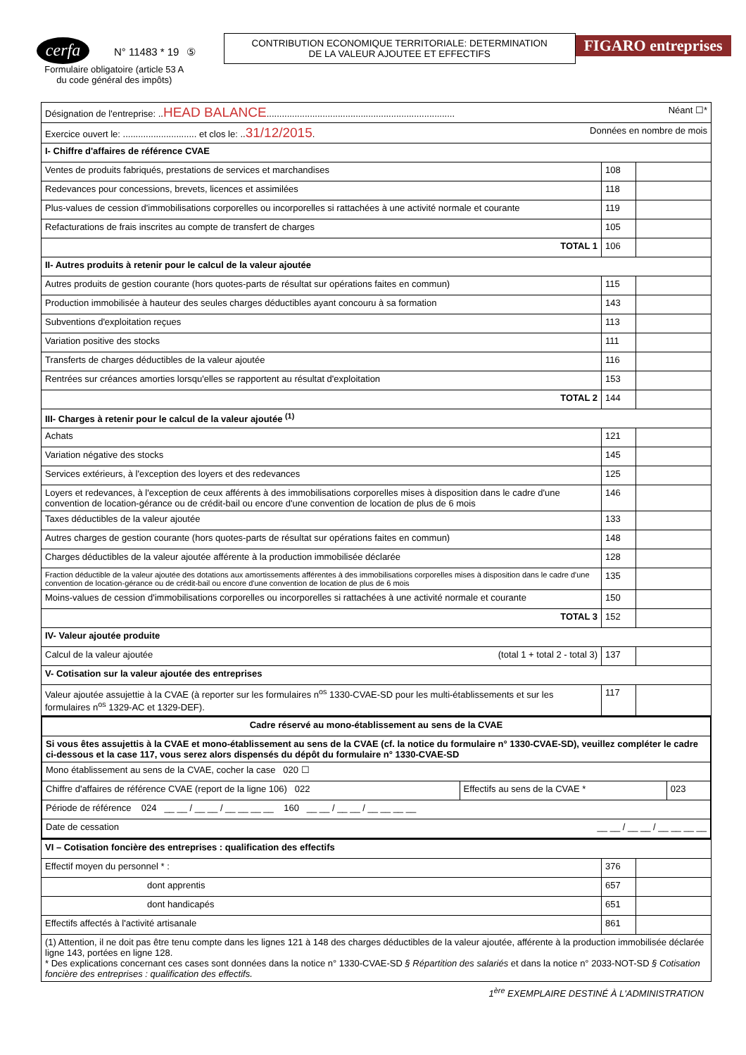cerfa
N° 11483 * 19 ⑤
Formulaire obligatoire (article 53 A
du code général des impôts)
CONTRIBUTION ECONOMIQUE TERRITORIALE: DETERMINATION
DE LA VALEUR AJOUTEE ET EFFECTIFS
FIGARO entreprises
| Désignation de l'entreprise: .. HEAD BALANCE .......................................................................... Néant ☐* | | |
| Exercice ouvert le: ............................. et clos le: .. 31/12/2015 . Données en nombre de mois | | |
| I- Chiffre d'affaires de référence CVAE | | |
| Ventes de produits fabriqués, prestations de services et marchandises | 108 | |
| Redevances pour concessions, brevets, licences et assimilées | 118 | |
| Plus-values de cession d'immobilisations corporelles ou incorporelles si rattachées à une activité normale et courante | 119 | |
| Refacturations de frais inscrites au compte de transfert de charges | 105 | |
| TOTAL 1 | 106 | |
| II- Autres produits à retenir pour le calcul de la valeur ajoutée | | |
| Autres produits de gestion courante (hors quotes-parts de résultat sur opérations faites en commun) | 115 | |
| Production immobilisée à hauteur des seules charges déductibles ayant concouru à sa formation | 143 | |
| Subventions d'exploitation reçues | 113 | |
| Variation positive des stocks | 111 | |
| Transferts de charges déductibles de la valeur ajoutée | 116 | |
| Rentrées sur créances amorties lorsqu'elles se rapportent au résultat d'exploitation | 153 | |
| TOTAL 2 | 144 | |
| III- Charges à retenir pour le calcul de la valeur ajoutée <sup>(1)</sup> | | |
| Achats | 121 | |
| Variation négative des stocks | 145 | |
| Services extérieurs, à l'exception des loyers et des redevances | 125 | |
| Loyers et redevances, à l'exception de ceux afférents à des immobilisations corporelles mises à disposition dans le cadre d'une convention de location-gérance ou de crédit-bail ou encore d'une convention de location de plus de 6 mois | 146 | |
| Taxes déductibles de la valeur ajoutée | 133 | |
| Autres charges de gestion courante (hors quotes-parts de résultat sur opérations faites en commun) | 148 | |
| Charges déductibles de la valeur ajoutée afférente à la production immobilisée déclarée | 128 | |
| Fraction déductible de la valeur ajoutée des dotations aux amortissements afférentes à des immobilisations corporelles mises à disposition dans le cadre d'une convention de location-gérance ou de crédit-bail ou encore d'une convention de location de plus de 6 mois | 135 | |
| Moins-values de cession d'immobilisations corporelles ou incorporelles si rattachées à une activité normale et courante | 150 | |
| TOTAL 3 | 152 | |
| IV- Valeur ajoutée produite | | |
| Calcul de la valeur ajoutée (total 1 + total 2 - total 3) | 137 | |
| V- Cotisation sur la valeur ajoutée des entreprises | | |
| Valeur ajoutée assujettie à la CVAE (à reporter sur les formulaires n<sup>os</sup> 1330-CVAE-SD pour les multi-établissements et sur les formulaires n<sup>os</sup> 1329-AC et 1329-DEF). | 117 | |
| Cadre réservé au mono-établissement au sens de la CVAE | | |
| Si vous êtes assujettis à la CVAE et mono-établissement au sens de la CVAE (cf. la notice du formulaire n° 1330-CVAE-SD), veuillez compléter le cadre ci-dessous et la case 117, vous serez alors dispensés du dépôt du formulaire n° 1330-CVAE-SD | | |
| Mono établissement au sens de la CVAE, cocher la case 020 ☐ | | |
| Chiffre d'affaires de référence CVAE (report de la ligne 106) 022 | Effectifs au sens de la CVAE * | 023 |
| Période de référence 024 __ __ / __ __ / __ __ __ __ 160 __ __ / __ __ / __ __ __ __ | | |
| Date de cessation __ __ / __ __ / __ __ __ __ | | |
| VI – Cotisation foncière des entreprises : qualification des effectifs | | |
| Effectif moyen du personnel * : | 376 | |
| dont apprentis | 657 | |
| dont handicapés | 651 | |
| Effectifs affectés à l'activité artisanale | 861 | |
| (1) Attention, il ne doit pas être tenu compte dans les lignes 121 à 148 des charges déductibles de la valeur ajoutée, afférente à la production immobilisée déclarée ligne 143, portées en ligne 128. * Des explications concernant ces cases sont données dans la notice n° 1330-CVAE-SD § Répartition des salariés et dans la notice n° 2033-NOT-SD § Cotisation foncière des entreprises : qualification des effectifs. | | |
1<sup>ère</sup> EXEMPLAIRE DESTINÉ À L'ADMINISTRATION